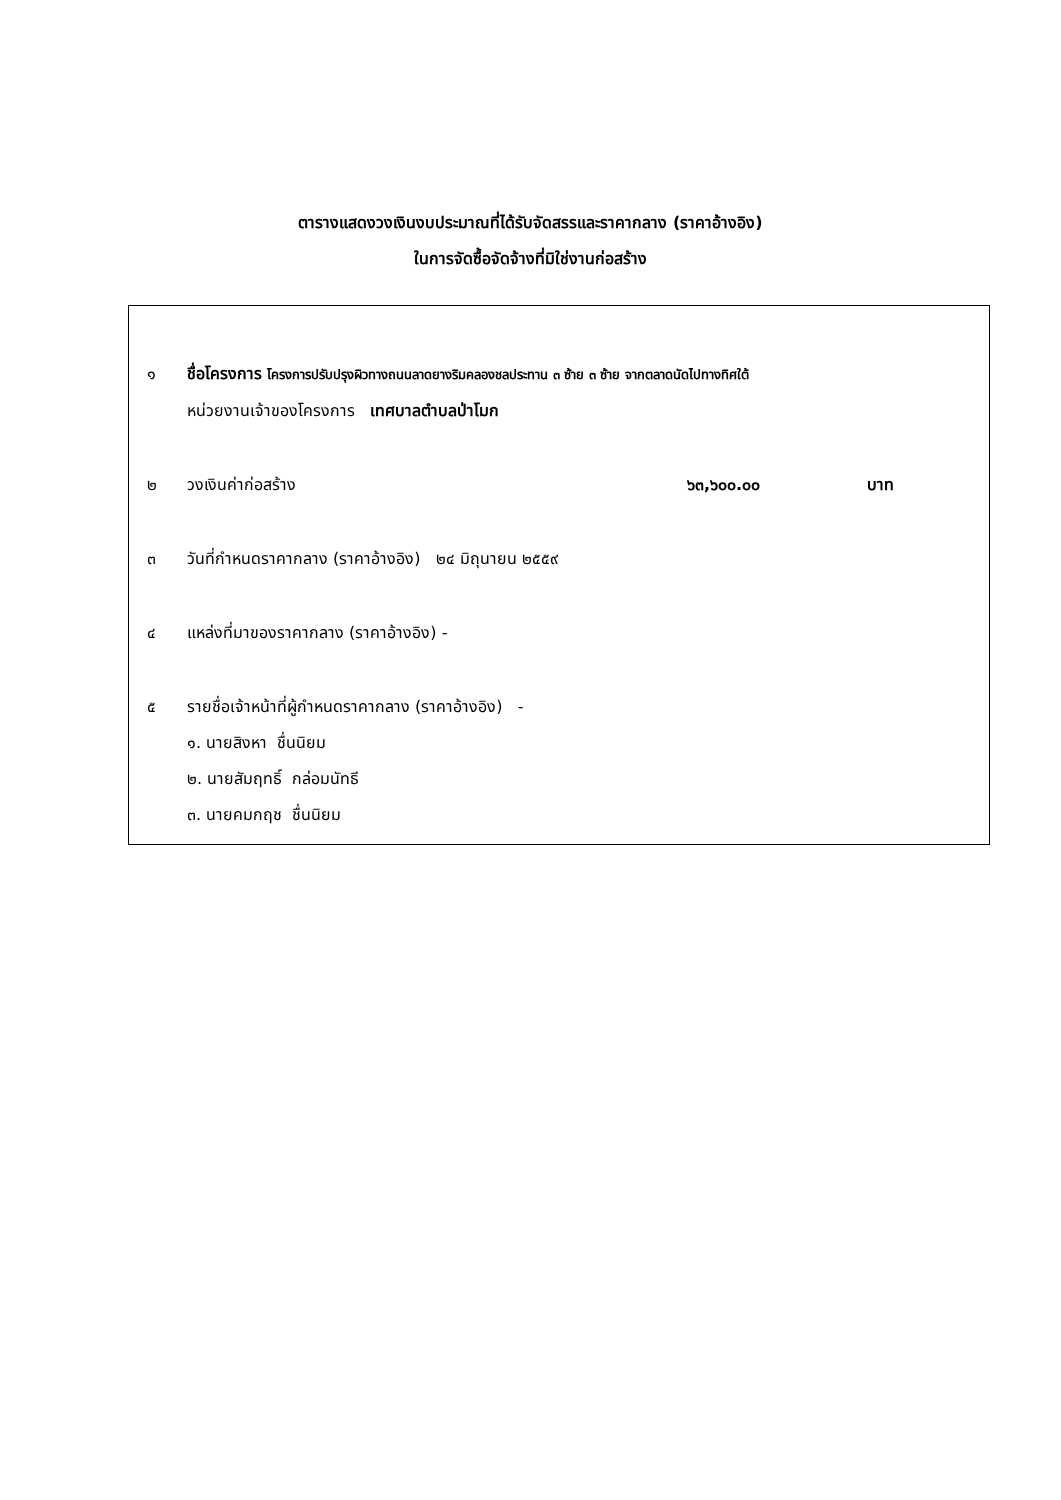ตารางแสดงวงเงินงบประมาณที่ได้รับจัดสรรและราคากลาง (ราคาอ้างอิง)
ในการจัดซื้อจัดจ้างที่มิใช่งานก่อสร้าง
๑ ชื่อโครงการ โครงการปรับปรุงผิวทางถนนลาดยางริมคลองชลประทาน ๓ ซ้าย ๓ ซ้าย จากตลาดนัดไปทางทิศใต้
หน่วยงานเจ้าของโครงการ เทศบาลตำบลป่าโมก
๒ วงเงินค่าก่อสร้าง ๖๓,๖๐๐.๐๐ บาท
๓ วันที่กำหนดราคากลาง (ราคาอ้างอิง) ๒๔ มิถุนายน ๒๕๕๙
๔ แหล่งที่มาของราคากลาง (ราคาอ้างอิง) -
๕ รายชื่อเจ้าหน้าที่ผู้กำหนดราคากลาง (ราคาอ้างอิง) -
๑. นายสิงหา ชื่นนิยม
๒. นายสัมฤทธิ์ กล่อมนัทธี
๓. นายคมกฤช ชื่นนิยม